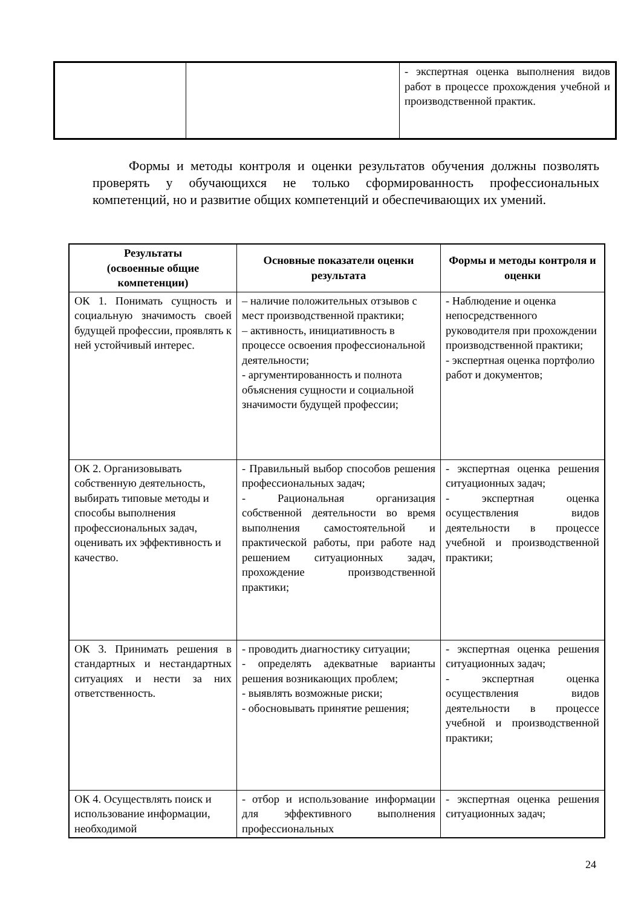| | | - экспертная оценка выполнения видов работ в процессе прохождения учебной и производственной практик. |
Формы и методы контроля и оценки результатов обучения должны позволять проверять у обучающихся не только сформированность профессиональных компетенций, но и развитие общих компетенций и обеспечивающих их умений.
| Результаты (освоенные общие компетенции) | Основные показатели оценки результата | Формы и методы контроля и оценки |
| --- | --- | --- |
| ОК 1. Понимать сущность и социальную значимость своей будущей профессии, проявлять к ней устойчивый интерес. | – наличие положительных отзывов с мест производственной практики; – активность, инициативность в процессе освоения профессиональной деятельности; - аргументированность и полнота объяснения сущности и социальной значимости будущей профессии; | - Наблюдение и оценка непосредственного руководителя при прохождении производственной практики; - экспертная оценка портфолио работ и документов; |
| ОК 2. Организовывать собственную деятельность, выбирать типовые методы и способы выполнения профессиональных задач, оценивать их эффективность и качество. | - Правильный выбор способов решения профессиональных задач; - Рациональная организация собственной деятельности во время выполнения самостоятельной и практической работы, при работе над решением ситуационных задач, прохождение производственной практики; | - экспертная оценка решения ситуационных задач; - экспертная оценка осуществления видов деятельности в процессе учебной и производственной практики; |
| ОК 3. Принимать решения в стандартных и нестандартных ситуациях и нести за них ответственность. | - проводить диагностику ситуации; - определять адекватные варианты решения возникающих проблем; - выявлять возможные риски; - обосновывать принятие решения; | - экспертная оценка решения ситуационных задач; - экспертная оценка осуществления видов деятельности в процессе учебной и производственной практики; |
| ОК 4. Осуществлять поиск и использование информации, необходимой | - отбор и использование информации для эффективного выполнения профессиональных | - экспертная оценка решения ситуационных задач; |
24